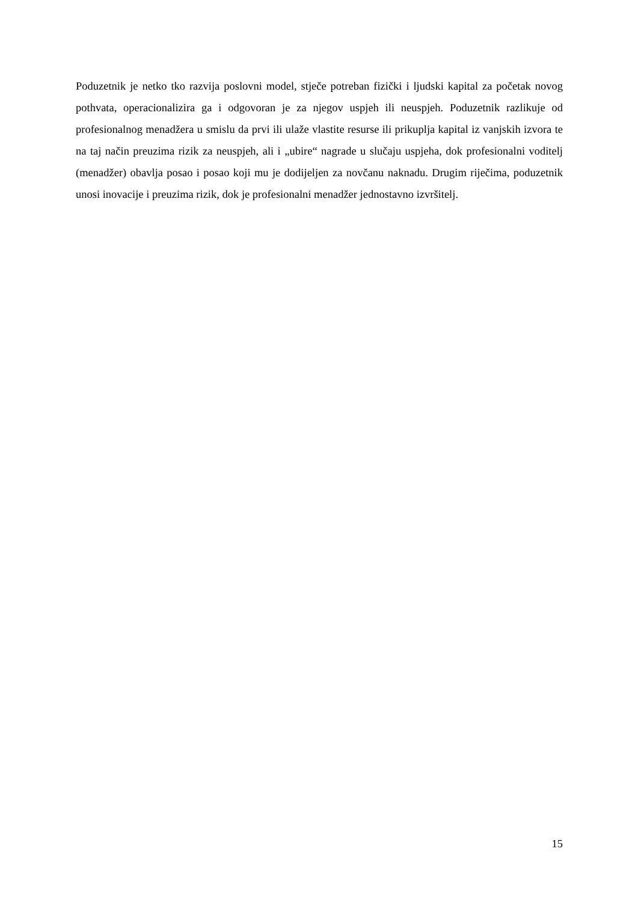Poduzetnik je netko tko razvija poslovni model, stječe potreban fizički i ljudski kapital za početak novog pothvata, operacionalizira ga i odgovoran je za njegov uspjeh ili neuspjeh. Poduzetnik razlikuje od profesionalnog menadžera u smislu da prvi ili ulaže vlastite resurse ili prikuplja kapital iz vanjskih izvora te na taj način preuzima rizik za neuspjeh, ali i „ubire“ nagrade u slučaju uspjeha, dok profesionalni voditelj (menadžer) obavlja posao i posao koji mu je dodijeljen za novčanu naknadu. Drugim riječima, poduzetnik unosi inovacije i preuzima rizik, dok je profesionalni menadžer jednostavno izvršitelj.
15